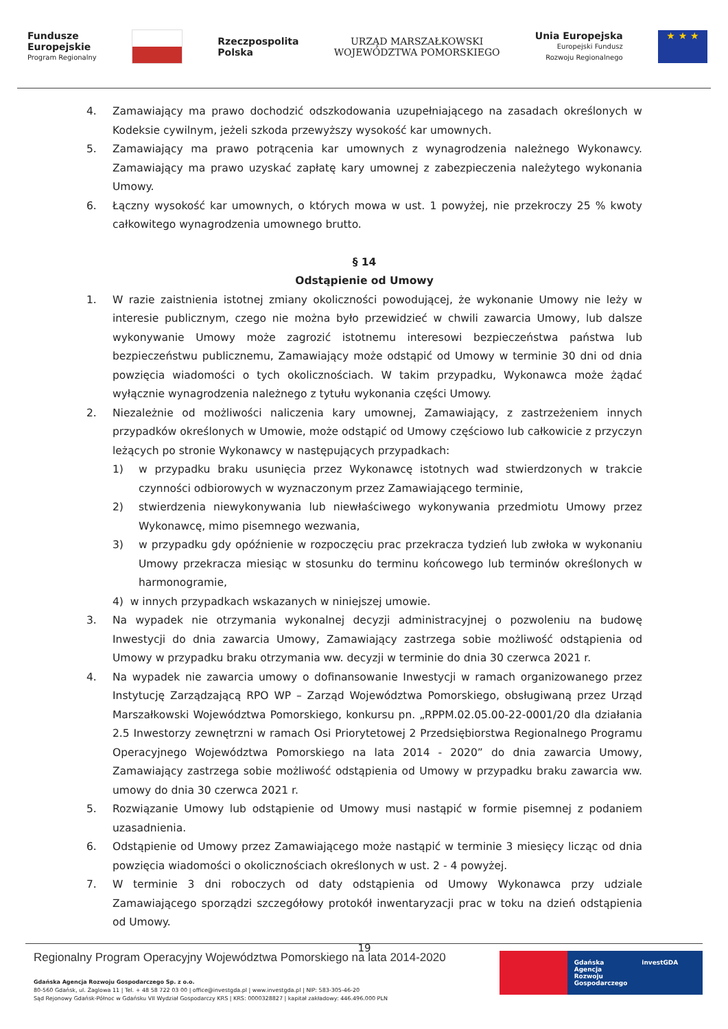Fundusze
Europejskie
Program Regionalny
Rzeczpospolita
Polska
URZĄD MARSZAŁKOWSKI
WOJEWÓDZTWA POMORSKIEGO
Unia Europejska
Europejski Fundusz
Rozwoju Regionalnego
★ ★ ★
4. Zamawiający ma prawo dochodzić odszkodowania uzupełniającego na zasadach określonych w Kodeksie cywilnym, jeżeli szkoda przewyższy wysokość kar umownych.
5. Zamawiający ma prawo potrącenia kar umownych z wynagrodzenia należnego Wykonawcy. Zamawiający ma prawo uzyskać zapłatę kary umownej z zabezpieczenia należytego wykonania Umowy.
6. Łączny wysokość kar umownych, o których mowa w ust. 1 powyżej, nie przekroczy 25 % kwoty całkowitego wynagrodzenia umownego brutto.
§ 14
Odstąpienie od Umowy
1. W razie zaistnienia istotnej zmiany okoliczności powodującej, że wykonanie Umowy nie leży w interesie publicznym, czego nie można było przewidzieć w chwili zawarcia Umowy, lub dalsze wykonywanie Umowy może zagrozić istotnemu interesowi bezpieczeństwa państwa lub bezpieczeństwu publicznemu, Zamawiający może odstąpić od Umowy w terminie 30 dni od dnia powzięcia wiadomości o tych okolicznościach. W takim przypadku, Wykonawca może żądać wyłącznie wynagrodzenia należnego z tytułu wykonania części Umowy.
2. Niezależnie od możliwości naliczenia kary umownej, Zamawiający, z zastrzeżeniem innych przypadków określonych w Umowie, może odstąpić od Umowy częściowo lub całkowicie z przyczyn leżących po stronie Wykonawcy w następujących przypadkach:
1) w przypadku braku usunięcia przez Wykonawcę istotnych wad stwierdzonych w trakcie czynności odbiorowych w wyznaczonym przez Zamawiającego terminie,
2) stwierdzenia niewykonywania lub niewłaściwego wykonywania przedmiotu Umowy przez Wykonawcę, mimo pisemnego wezwania,
3) w przypadku gdy opóźnienie w rozpoczęciu prac przekracza tydzień lub zwłoka w wykonaniu Umowy przekracza miesiąc w stosunku do terminu końcowego lub terminów określonych w harmonogramie,
4) w innych przypadkach wskazanych w niniejszej umowie.
3. Na wypadek nie otrzymania wykonalnej decyzji administracyjnej o pozwoleniu na budowę Inwestycji do dnia zawarcia Umowy, Zamawiający zastrzega sobie możliwość odstąpienia od Umowy w przypadku braku otrzymania ww. decyzji w terminie do dnia 30 czerwca 2021 r.
4. Na wypadek nie zawarcia umowy o dofinansowanie Inwestycji w ramach organizowanego przez Instytucję Zarządzającą RPO WP – Zarząd Województwa Pomorskiego, obsługiwaną przez Urząd Marszałkowski Województwa Pomorskiego, konkursu pn. „RPPM.02.05.00-22-0001/20 dla działania 2.5 Inwestorzy zewnętrzni w ramach Osi Priorytetowej 2 Przedsiębiorstwa Regionalnego Programu Operacyjnego Województwa Pomorskiego na lata 2014 - 2020” do dnia zawarcia Umowy, Zamawiający zastrzega sobie możliwość odstąpienia od Umowy w przypadku braku zawarcia ww. umowy do dnia 30 czerwca 2021 r.
5. Rozwiązanie Umowy lub odstąpienie od Umowy musi nastąpić w formie pisemnej z podaniem uzasadnienia.
6. Odstąpienie od Umowy przez Zamawiającego może nastąpić w terminie 3 miesięcy licząc od dnia powzięcia wiadomości o okolicznościach określonych w ust. 2 - 4 powyżej.
7. W terminie 3 dni roboczych od daty odstąpienia od Umowy Wykonawca przy udziale Zamawiającego sporządzi szczegółowy protokół inwentaryzacji prac w toku na dzień odstąpienia od Umowy.
19
Regionalny Program Operacyjny Województwa Pomorskiego na lata 2014-2020
Gdańska Agencja Rozwoju Gospodarczego Sp. z o.o.
80-560 Gdańsk, ul. Żaglowa 11 | Tel. + 48 58 722 03 00 | office@investgda.pl | www.investgda.pl | NIP: 583-305-46-20
Sąd Rejonowy Gdańsk-Północ w Gdańsku VII Wydział Gospodarczy KRS | KRS: 0000328827 | kapitał zakładowy: 446.496.000 PLN
Gdańska
Agencja Rozwoju
Gospodarczego
investGDA